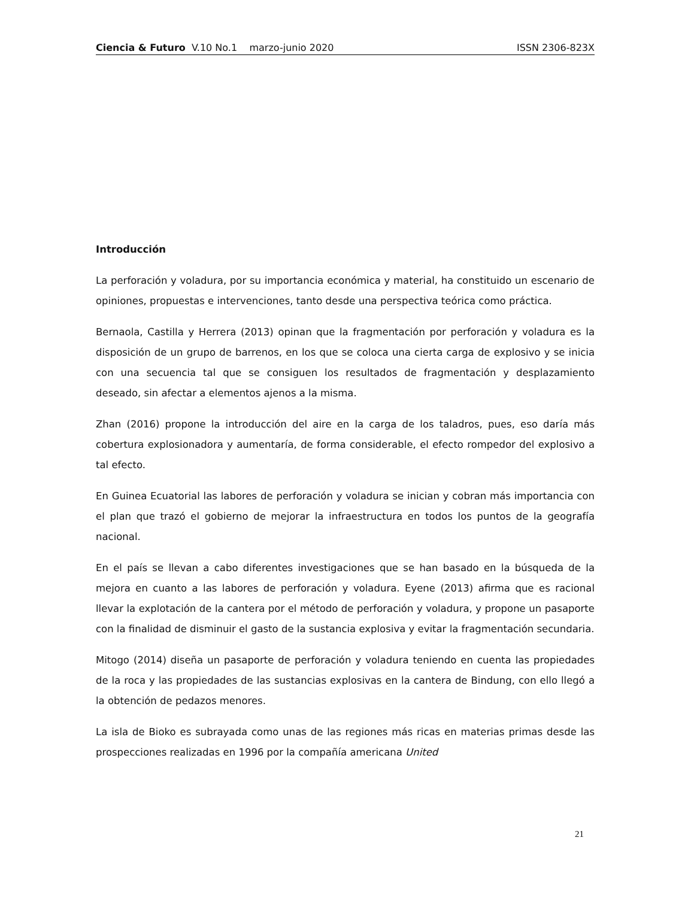Ciencia & Futuro V.10 No.1 marzo-junio 2020 ISSN 2306-823X
Introducción
La perforación y voladura, por su importancia económica y material, ha constituido un escenario de opiniones, propuestas e intervenciones, tanto desde una perspectiva teórica como práctica.
Bernaola, Castilla y Herrera (2013) opinan que la fragmentación por perforación y voladura es la disposición de un grupo de barrenos, en los que se coloca una cierta carga de explosivo y se inicia con una secuencia tal que se consiguen los resultados de fragmentación y desplazamiento deseado, sin afectar a elementos ajenos a la misma.
Zhan (2016) propone la introducción del aire en la carga de los taladros, pues, eso daría más cobertura explosionadora y aumentaría, de forma considerable, el efecto rompedor del explosivo a tal efecto.
En Guinea Ecuatorial las labores de perforación y voladura se inician y cobran más importancia con el plan que trazó el gobierno de mejorar la infraestructura en todos los puntos de la geografía nacional.
En el país se llevan a cabo diferentes investigaciones que se han basado en la búsqueda de la mejora en cuanto a las labores de perforación y voladura. Eyene (2013) afirma que es racional llevar la explotación de la cantera por el método de perforación y voladura, y propone un pasaporte con la finalidad de disminuir el gasto de la sustancia explosiva y evitar la fragmentación secundaria.
Mitogo (2014) diseña un pasaporte de perforación y voladura teniendo en cuenta las propiedades de la roca y las propiedades de las sustancias explosivas en la cantera de Bindung, con ello llegó a la obtención de pedazos menores.
La isla de Bioko es subrayada como unas de las regiones más ricas en materias primas desde las prospecciones realizadas en 1996 por la compañía americana United
21